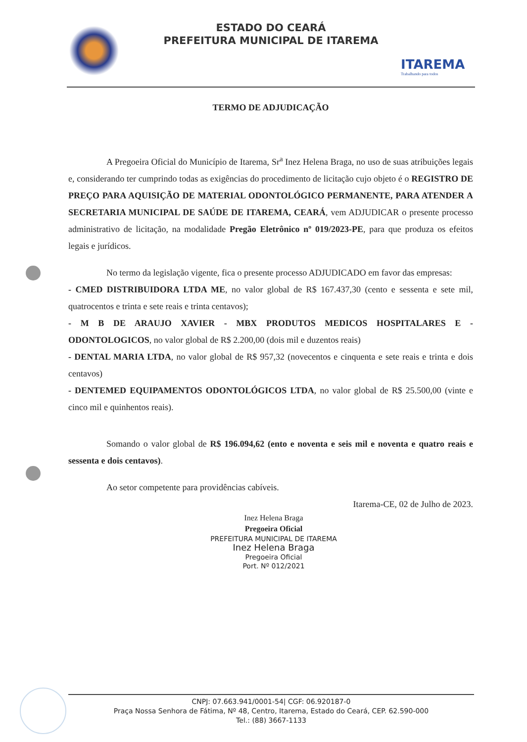ESTADO DO CEARÁ
PREFEITURA MUNICIPAL DE ITAREMA
ITAREMA
Trabalhando para todos
TERMO DE ADJUDICAÇÃO
A Pregoeira Oficial do Município de Itarema, Sr<sup>a</sup> Inez Helena Braga, no uso de suas atribuições legais e, considerando ter cumprindo todas as exigências do procedimento de licitação cujo objeto é o REGISTRO DE PREÇO PARA AQUISIÇÃO DE MATERIAL ODONTOLÓGICO PERMANENTE, PARA ATENDER A SECRETARIA MUNICIPAL DE SAÚDE DE ITAREMA, CEARÁ, vem ADJUDICAR o presente processo administrativo de licitação, na modalidade Pregão Eletrônico nº 019/2023-PE, para que produza os efeitos legais e jurídicos.
No termo da legislação vigente, fica o presente processo ADJUDICADO em favor das empresas:
- CMED DISTRIBUIDORA LTDA ME, no valor global de R$ 167.437,30 (cento e sessenta e sete mil, quatrocentos e trinta e sete reais e trinta centavos);
- M B DE ARAUJO XAVIER - MBX PRODUTOS MEDICOS HOSPITALARES E - ODONTOLOGICOS, no valor global de R$ 2.200,00 (dois mil e duzentos reais)
- DENTAL MARIA LTDA, no valor global de R$ 957,32 (novecentos e cinquenta e sete reais e trinta e dois centavos)
- DENTEMED EQUIPAMENTOS ODONTOLÓGICOS LTDA, no valor global de R$ 25.500,00 (vinte e cinco mil e quinhentos reais).
Somando o valor global de R$ 196.094,62 (ento e noventa e seis mil e noventa e quatro reais e sessenta e dois centavos).
Ao setor competente para providências cabíveis.
Itarema-CE, 02 de Julho de 2023.
Inez Helena Braga
Pregoeira Oficial
PREFEITURA MUNICIPAL DE ITAREMA
Inez Helena Braga
Pregoeira Oficial
Port. Nº 012/2021
CNPJ: 07.663.941/0001-54| CGF: 06.920187-0
Praça Nossa Senhora de Fátima, Nº 48, Centro, Itarema, Estado do Ceará, CEP. 62.590-000
Tel.: (88) 3667-1133